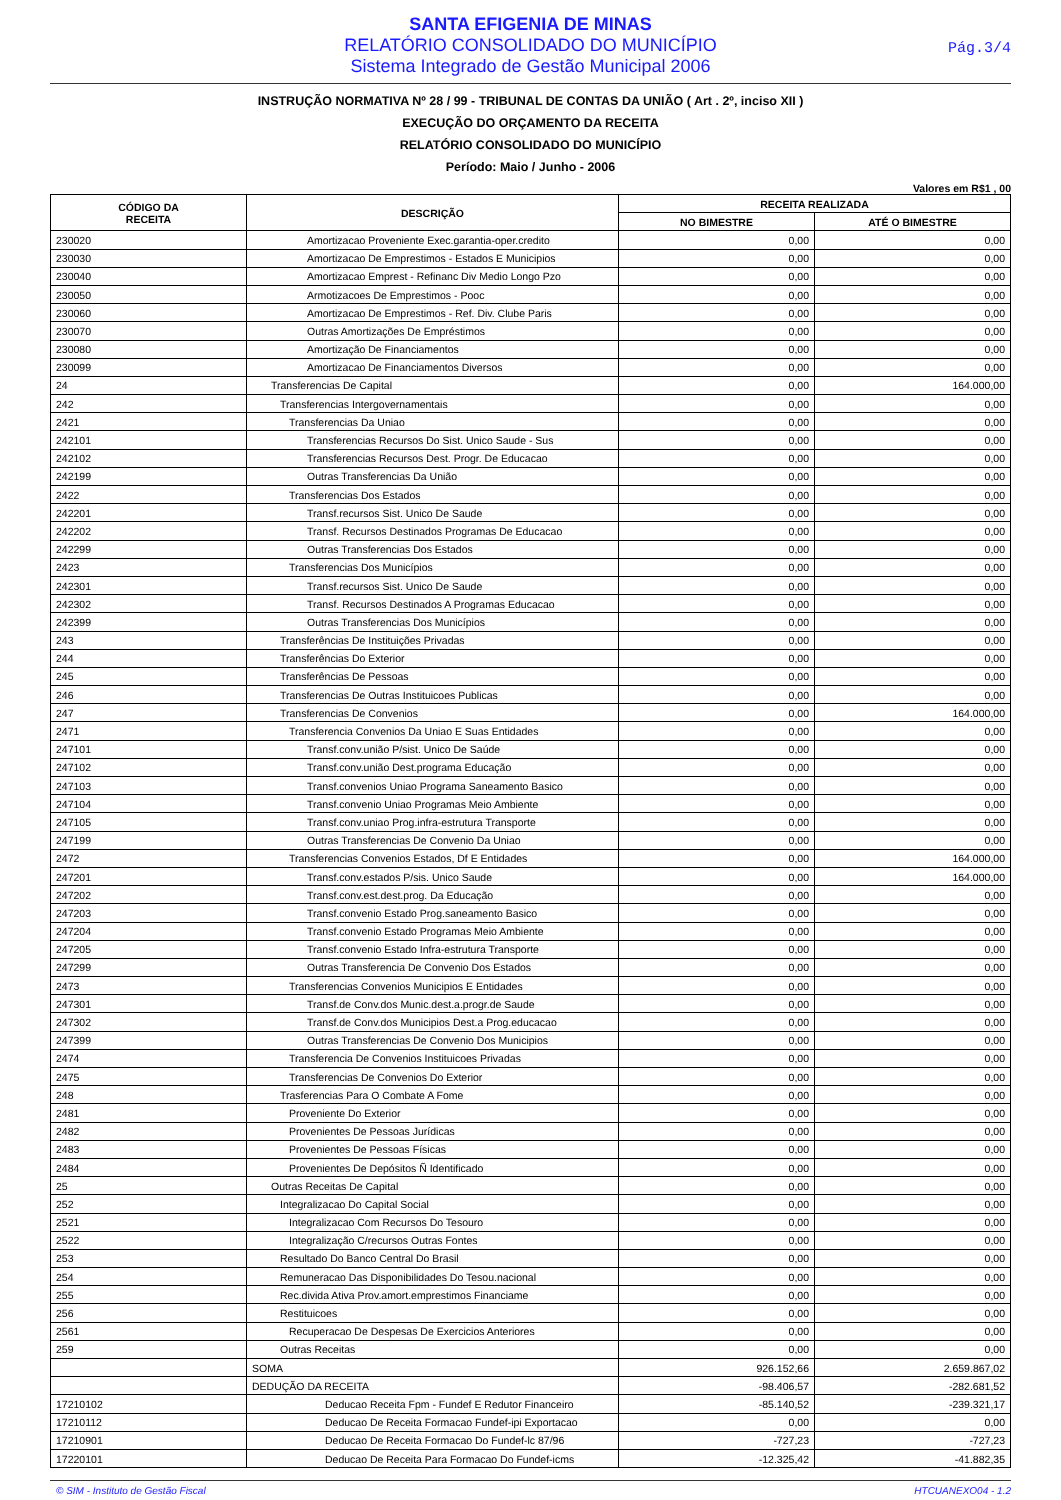SANTA EFIGENIA DE MINAS
RELATÓRIO CONSOLIDADO DO MUNICÍPIO
Sistema Integrado de Gestão Municipal 2006
Pág.3/4
INSTRUÇÃO NORMATIVA Nº 28 / 99 - TRIBUNAL DE CONTAS DA UNIÃO ( Art . 2º, inciso XII )
EXECUÇÃO DO ORÇAMENTO DA RECEITA
RELATÓRIO CONSOLIDADO DO MUNICÍPIO
Período: Maio / Junho - 2006
Valores em R$1 , 00
| CÓDIGO DA RECEITA | DESCRIÇÃO | RECEITA REALIZADA | |
| --- | --- | --- | --- |
| | | NO BIMESTRE | ATÉ O BIMESTRE |
| 230020 | Amortizacao Proveniente Exec.garantia-oper.credito | 0,00 | 0,00 |
| 230030 | Amortizacao De Emprestimos - Estados E Municipios | 0,00 | 0,00 |
| 230040 | Amortizacao Emprest - Refinanc Div Medio Longo Pzo | 0,00 | 0,00 |
| 230050 | Armotizacoes De Emprestimos - Pooc | 0,00 | 0,00 |
| 230060 | Amortizacao De Emprestimos - Ref. Div. Clube Paris | 0,00 | 0,00 |
| 230070 | Outras Amortizações De Empréstimos | 0,00 | 0,00 |
| 230080 | Amortização De Financiamentos | 0,00 | 0,00 |
| 230099 | Amortizacao De Financiamentos Diversos | 0,00 | 0,00 |
| 24 | Transferencias De Capital | 0,00 | 164.000,00 |
| 242 | Transferencias Intergovernamentais | 0,00 | 0,00 |
| 2421 | Transferencias Da Uniao | 0,00 | 0,00 |
| 242101 | Transferencias Recursos Do Sist. Unico Saude - Sus | 0,00 | 0,00 |
| 242102 | Transferencias Recursos Dest. Progr. De Educacao | 0,00 | 0,00 |
| 242199 | Outras Transferencias Da União | 0,00 | 0,00 |
| 2422 | Transferencias Dos Estados | 0,00 | 0,00 |
| 242201 | Transf.recursos Sist. Unico De Saude | 0,00 | 0,00 |
| 242202 | Transf. Recursos Destinados Programas De Educacao | 0,00 | 0,00 |
| 242299 | Outras Transferencias Dos Estados | 0,00 | 0,00 |
| 2423 | Transferencias Dos Municípios | 0,00 | 0,00 |
| 242301 | Transf.recursos Sist. Unico De Saude | 0,00 | 0,00 |
| 242302 | Transf. Recursos Destinados A Programas Educacao | 0,00 | 0,00 |
| 242399 | Outras Transferencias Dos Municípios | 0,00 | 0,00 |
| 243 | Transferências De Instituições Privadas | 0,00 | 0,00 |
| 244 | Transferências Do Exterior | 0,00 | 0,00 |
| 245 | Transferências De Pessoas | 0,00 | 0,00 |
| 246 | Transferencias De Outras Instituicoes Publicas | 0,00 | 0,00 |
| 247 | Transferencias De Convenios | 0,00 | 164.000,00 |
| 2471 | Transferencia Convenios Da Uniao E Suas Entidades | 0,00 | 0,00 |
| 247101 | Transf.conv.união P/sist. Unico De Saúde | 0,00 | 0,00 |
| 247102 | Transf.conv.união Dest.programa Educação | 0,00 | 0,00 |
| 247103 | Transf.convenios Uniao Programa Saneamento Basico | 0,00 | 0,00 |
| 247104 | Transf.convenio Uniao Programas Meio Ambiente | 0,00 | 0,00 |
| 247105 | Transf.conv.uniao Prog.infra-estrutura Transporte | 0,00 | 0,00 |
| 247199 | Outras Transferencias De Convenio Da Uniao | 0,00 | 0,00 |
| 2472 | Transferencias Convenios Estados, Df E Entidades | 0,00 | 164.000,00 |
| 247201 | Transf.conv.estados P/sis. Unico Saude | 0,00 | 164.000,00 |
| 247202 | Transf.conv.est.dest.prog. Da Educação | 0,00 | 0,00 |
| 247203 | Transf.convenio Estado Prog.saneamento Basico | 0,00 | 0,00 |
| 247204 | Transf.convenio Estado Programas Meio Ambiente | 0,00 | 0,00 |
| 247205 | Transf.convenio Estado Infra-estrutura Transporte | 0,00 | 0,00 |
| 247299 | Outras Transferencia De Convenio Dos Estados | 0,00 | 0,00 |
| 2473 | Transferencias Convenios Municipios E Entidades | 0,00 | 0,00 |
| 247301 | Transf.de Conv.dos Munic.dest.a.progr.de Saude | 0,00 | 0,00 |
| 247302 | Transf.de Conv.dos Municipios Dest.a Prog.educacao | 0,00 | 0,00 |
| 247399 | Outras Transferencias De Convenio Dos Municipios | 0,00 | 0,00 |
| 2474 | Transferencia De Convenios Instituicoes Privadas | 0,00 | 0,00 |
| 2475 | Transferencias De Convenios Do Exterior | 0,00 | 0,00 |
| 248 | Trasferencias Para O Combate A Fome | 0,00 | 0,00 |
| 2481 | Proveniente Do Exterior | 0,00 | 0,00 |
| 2482 | Provenientes De Pessoas Jurídicas | 0,00 | 0,00 |
| 2483 | Provenientes De Pessoas Físicas | 0,00 | 0,00 |
| 2484 | Provenientes De Depósitos Ñ Identificado | 0,00 | 0,00 |
| 25 | Outras Receitas De Capital | 0,00 | 0,00 |
| 252 | Integralizacao Do Capital Social | 0,00 | 0,00 |
| 2521 | Integralizacao Com Recursos Do Tesouro | 0,00 | 0,00 |
| 2522 | Integralização C/recursos Outras Fontes | 0,00 | 0,00 |
| 253 | Resultado Do Banco Central Do Brasil | 0,00 | 0,00 |
| 254 | Remuneracao Das Disponibilidades Do Tesou.nacional | 0,00 | 0,00 |
| 255 | Rec.divida Ativa Prov.amort.emprestimos Financiame | 0,00 | 0,00 |
| 256 | Restituicoes | 0,00 | 0,00 |
| 2561 | Recuperacao De Despesas De Exercicios Anteriores | 0,00 | 0,00 |
| 259 | Outras Receitas | 0,00 | 0,00 |
| | SOMA | 926.152,66 | 2.659.867,02 |
| | DEDUÇÃO DA RECEITA | -98.406,57 | -282.681,52 |
| 17210102 | Deducao Receita Fpm - Fundef E Redutor Financeiro | -85.140,52 | -239.321,17 |
| 17210112 | Deducao De Receita Formacao Fundef-ipi Exportacao | 0,00 | 0,00 |
| 17210901 | Deducao De Receita Formacao Do Fundef-lc 87/96 | -727,23 | -727,23 |
| 17220101 | Deducao De Receita Para Formacao Do Fundef-icms | -12.325,42 | -41.882,35 |
© SIM - Instituto de Gestão Fiscal HTCUANEXO04 - 1.2